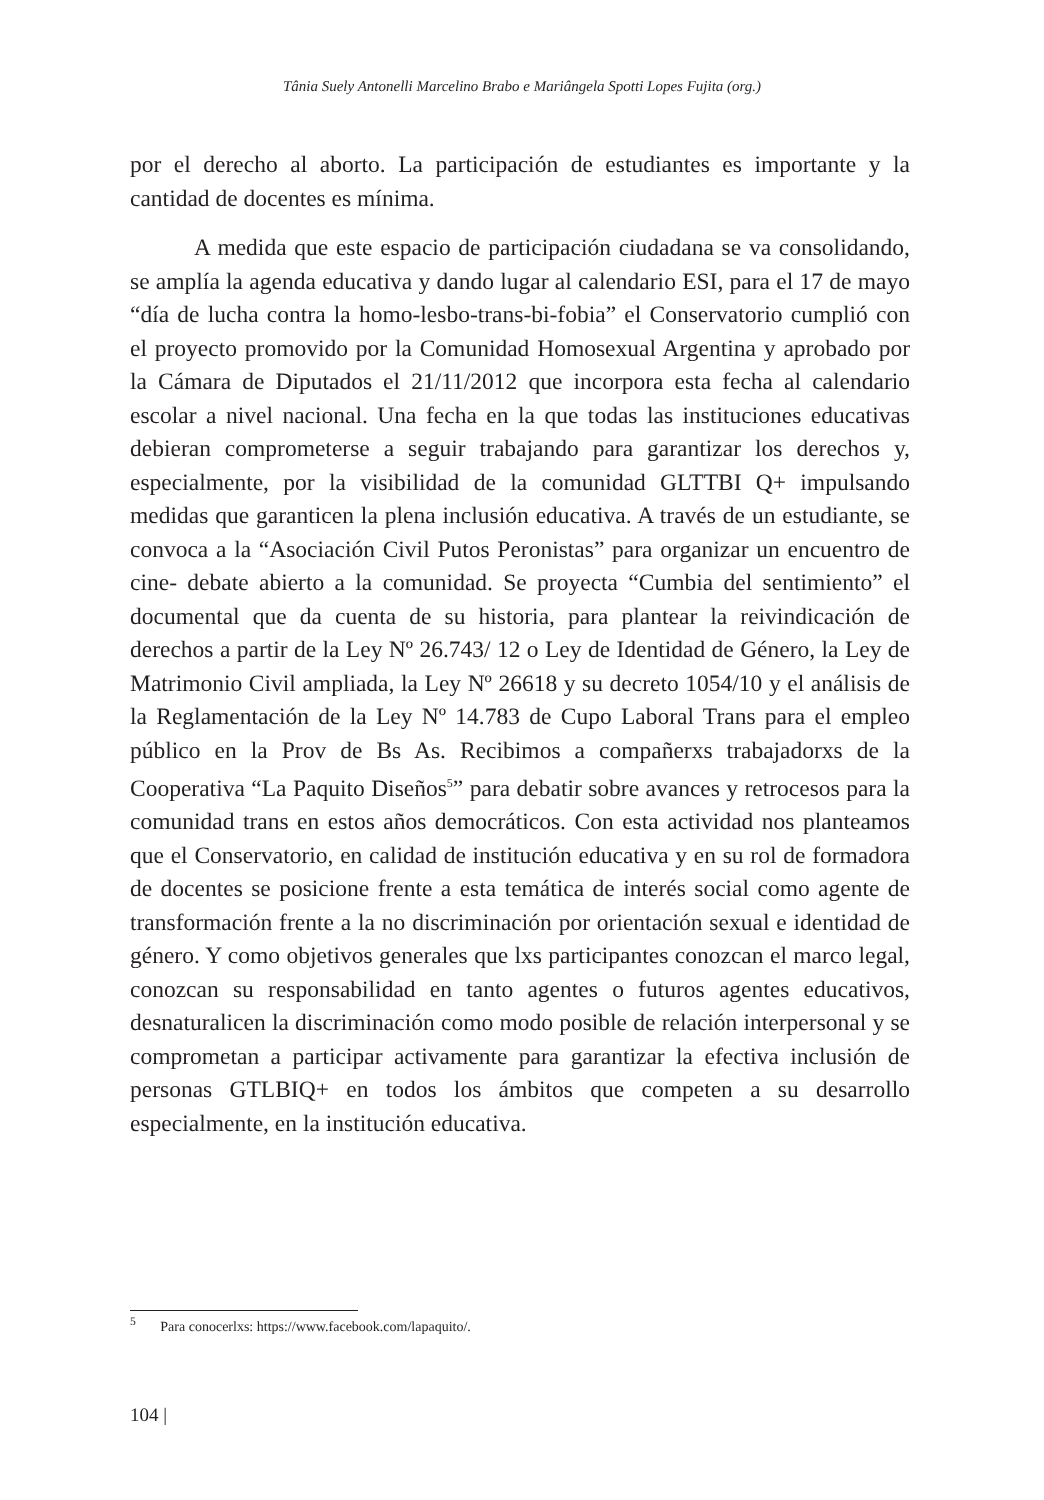Tânia Suely Antonelli Marcelino Brabo e Mariângela Spotti Lopes Fujita (org.)
por el derecho al aborto. La participación de estudiantes es importante y la cantidad de docentes es mínima.
A medida que este espacio de participación ciudadana se va consolidando, se amplía la agenda educativa y dando lugar al calendario ESI, para el 17 de mayo “día de lucha contra la homo-lesbo-trans-bi-fobia” el Conservatorio cumplió con el proyecto promovido por la Comunidad Homosexual Argentina y aprobado por la Cámara de Diputados el 21/11/2012 que incorpora esta fecha al calendario escolar a nivel nacional. Una fecha en la que todas las instituciones educativas debieran comprometerse a seguir trabajando para garantizar los derechos y, especialmente, por la visibilidad de la comunidad GLTTBI Q+ impulsando medidas que garanticen la plena inclusión educativa. A través de un estudiante, se convoca a la “Asociación Civil Putos Peronistas” para organizar un encuentro de cine- debate abierto a la comunidad. Se proyecta “Cumbia del sentimiento” el documental que da cuenta de su historia, para plantear la reivindicación de derechos a partir de la Ley Nº 26.743/ 12 o Ley de Identidad de Género, la Ley de Matrimonio Civil ampliada, la Ley Nº 26618 y su decreto 1054/10 y el análisis de la Reglamentación de la Ley Nº 14.783 de Cupo Laboral Trans para el empleo público en la Prov de Bs As. Recibimos a compañerxs trabajadorxs de la Cooperativa “La Paquito Diseños<sup>5</sup>” para debatir sobre avances y retrocesos para la comunidad trans en estos años democráticos. Con esta actividad nos planteamos que el Conservatorio, en calidad de institución educativa y en su rol de formadora de docentes se posicione frente a esta temática de interés social como agente de transformación frente a la no discriminación por orientación sexual e identidad de género. Y como objetivos generales que lxs participantes conozcan el marco legal, conozcan su responsabilidad en tanto agentes o futuros agentes educativos, desnaturalicen la discriminación como modo posible de relación interpersonal y se comprometan a participar activamente para garantizar la efectiva inclusión de personas GTLBIQ+ en todos los ámbitos que competen a su desarrollo especialmente, en la institución educativa.
<sup>5</sup> Para conocerlxs: https://www.facebook.com/lapaquito/.
104 |